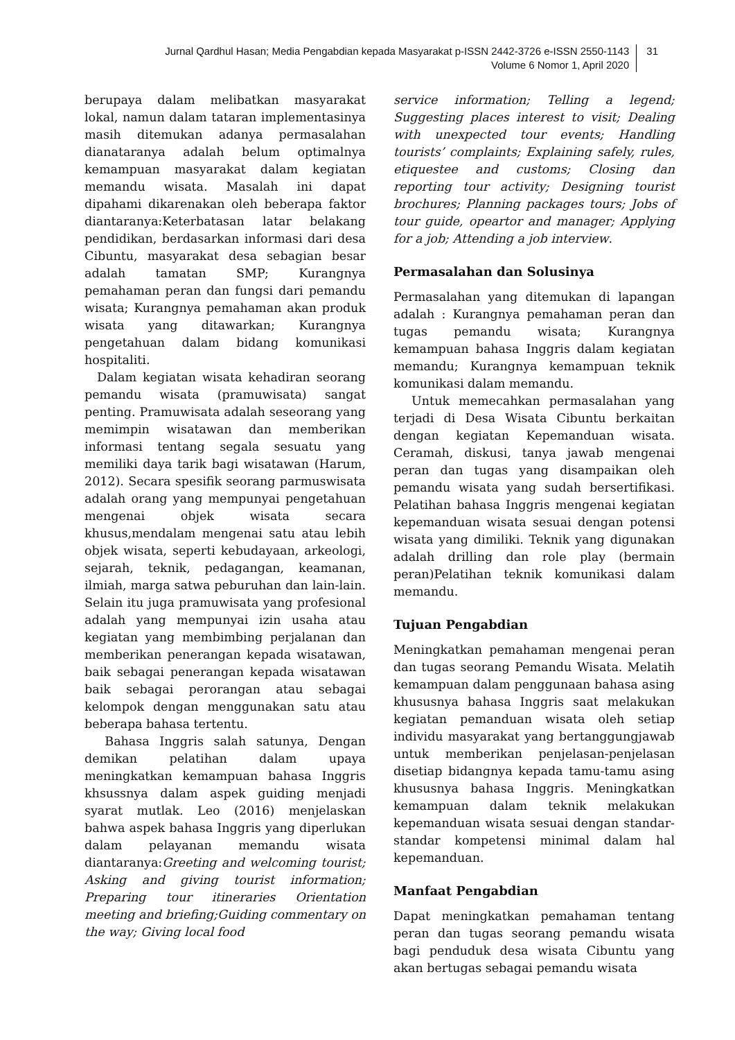Jurnal Qardhul Hasan; Media Pengabdian kepada Masyarakat p-ISSN 2442-3726 e-ISSN 2550-1143
Volume 6 Nomor 1, April 2020
31
berupaya dalam melibatkan masyarakat lokal, namun dalam tataran implementasinya masih ditemukan adanya permasalahan dianataranya adalah belum optimalnya kemampuan masyarakat dalam kegiatan memandu wisata. Masalah ini dapat dipahami dikarenakan oleh beberapa faktor diantaranya:Keterbatasan latar belakang pendidikan, berdasarkan informasi dari desa Cibuntu, masyarakat desa sebagian besar adalah tamatan SMP; Kurangnya pemahaman peran dan fungsi dari pemandu wisata; Kurangnya pemahaman akan produk wisata yang ditawarkan; Kurangnya pengetahuan dalam bidang komunikasi hospitaliti.
Dalam kegiatan wisata kehadiran seorang pemandu wisata (pramuwisata) sangat penting. Pramuwisata adalah seseorang yang memimpin wisatawan dan memberikan informasi tentang segala sesuatu yang memiliki daya tarik bagi wisatawan (Harum, 2012). Secara spesifik seorang parmuswisata adalah orang yang mempunyai pengetahuan mengenai objek wisata secara khusus,mendalam mengenai satu atau lebih objek wisata, seperti kebudayaan, arkeologi, sejarah, teknik, pedagangan, keamanan, ilmiah, marga satwa peburuhan dan lain-lain. Selain itu juga pramuwisata yang profesional adalah yang mempunyai izin usaha atau kegiatan yang membimbing perjalanan dan memberikan penerangan kepada wisatawan, baik sebagai penerangan kepada wisatawan baik sebagai perorangan atau sebagai kelompok dengan menggunakan satu atau beberapa bahasa tertentu.
Bahasa Inggris salah satunya, Dengan demikan pelatihan dalam upaya meningkatkan kemampuan bahasa Inggris khsussnya dalam aspek guiding menjadi syarat mutlak. Leo (2016) menjelaskan bahwa aspek bahasa Inggris yang diperlukan dalam pelayanan memandu wisata diantaranya:Greeting and welcoming tourist; Asking and giving tourist information; Preparing tour itineraries Orientation meeting and briefing;Guiding commentary on the way; Giving local food
service information; Telling a legend; Suggesting places interest to visit; Dealing with unexpected tour events; Handling tourists’ complaints; Explaining safely, rules, etiquestee and customs; Closing dan reporting tour activity; Designing tourist brochures; Planning packages tours; Jobs of tour guide, opeartor and manager; Applying for a job; Attending a job interview.
Permasalahan dan Solusinya
Permasalahan yang ditemukan di lapangan adalah : Kurangnya pemahaman peran dan tugas pemandu wisata; Kurangnya kemampuan bahasa Inggris dalam kegiatan memandu; Kurangnya kemampuan teknik komunikasi dalam memandu.
Untuk memecahkan permasalahan yang terjadi di Desa Wisata Cibuntu berkaitan dengan kegiatan Kepemanduan wisata. Ceramah, diskusi, tanya jawab mengenai peran dan tugas yang disampaikan oleh pemandu wisata yang sudah bersertifikasi. Pelatihan bahasa Inggris mengenai kegiatan kepemanduan wisata sesuai dengan potensi wisata yang dimiliki. Teknik yang digunakan adalah drilling dan role play (bermain peran)Pelatihan teknik komunikasi dalam memandu.
Tujuan Pengabdian
Meningkatkan pemahaman mengenai peran dan tugas seorang Pemandu Wisata. Melatih kemampuan dalam penggunaan bahasa asing khususnya bahasa Inggris saat melakukan kegiatan pemanduan wisata oleh setiap individu masyarakat yang bertanggungjawab untuk memberikan penjelasan-penjelasan disetiap bidangnya kepada tamu-tamu asing khususnya bahasa Inggris. Meningkatkan kemampuan dalam teknik melakukan kepemanduan wisata sesuai dengan standar-standar kompetensi minimal dalam hal kepemanduan.
Manfaat Pengabdian
Dapat meningkatkan pemahaman tentang peran dan tugas seorang pemandu wisata bagi penduduk desa wisata Cibuntu yang akan bertugas sebagai pemandu wisata